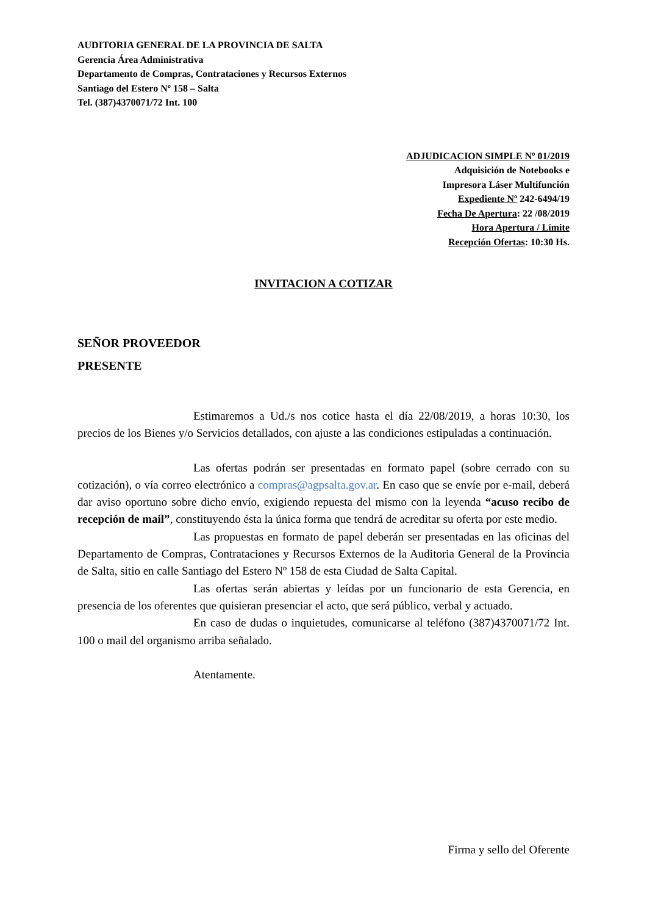AUDITORIA GENERAL DE LA PROVINCIA DE SALTA
Gerencia Área Administrativa
Departamento de Compras, Contrataciones y Recursos Externos
Santiago del Estero Nº 158 – Salta
Tel. (387)4370071/72 Int. 100
ADJUDICACION SIMPLE Nº 01/2019
Adquisición de Notebooks e
Impresora Láser Multifunción
Expediente Nº 242-6494/19
Fecha De Apertura: 22 /08/2019
Hora Apertura / Límite
Recepción Ofertas: 10:30 Hs.
INVITACION A COTIZAR
SEÑOR PROVEEDOR
PRESENTE
Estimaremos a Ud./s nos cotice hasta el día 22/08/2019, a horas 10:30, los precios de los Bienes y/o Servicios detallados, con ajuste a las condiciones estipuladas a continuación.
Las ofertas podrán ser presentadas en formato papel (sobre cerrado con su cotización), o vía correo electrónico a compras@agpsalta.gov.ar. En caso que se envíe por e-mail, deberá dar aviso oportuno sobre dicho envío, exigiendo repuesta del mismo con la leyenda “acuso recibo de recepción de mail”, constituyendo ésta la única forma que tendrá de acreditar su oferta por este medio.
Las propuestas en formato de papel deberán ser presentadas en las oficinas del Departamento de Compras, Contrataciones y Recursos Externos de la Auditoria General de la Provincia de Salta, sitio en calle Santiago del Estero Nº 158 de esta Ciudad de Salta Capital.
Las ofertas serán abiertas y leídas por un funcionario de esta Gerencia, en presencia de los oferentes que quisieran presenciar el acto, que será público, verbal y actuado.
En caso de dudas o inquietudes, comunicarse al teléfono (387)4370071/72 Int. 100 o mail del organismo arriba señalado.
Atentamente.
Firma y sello del Oferente